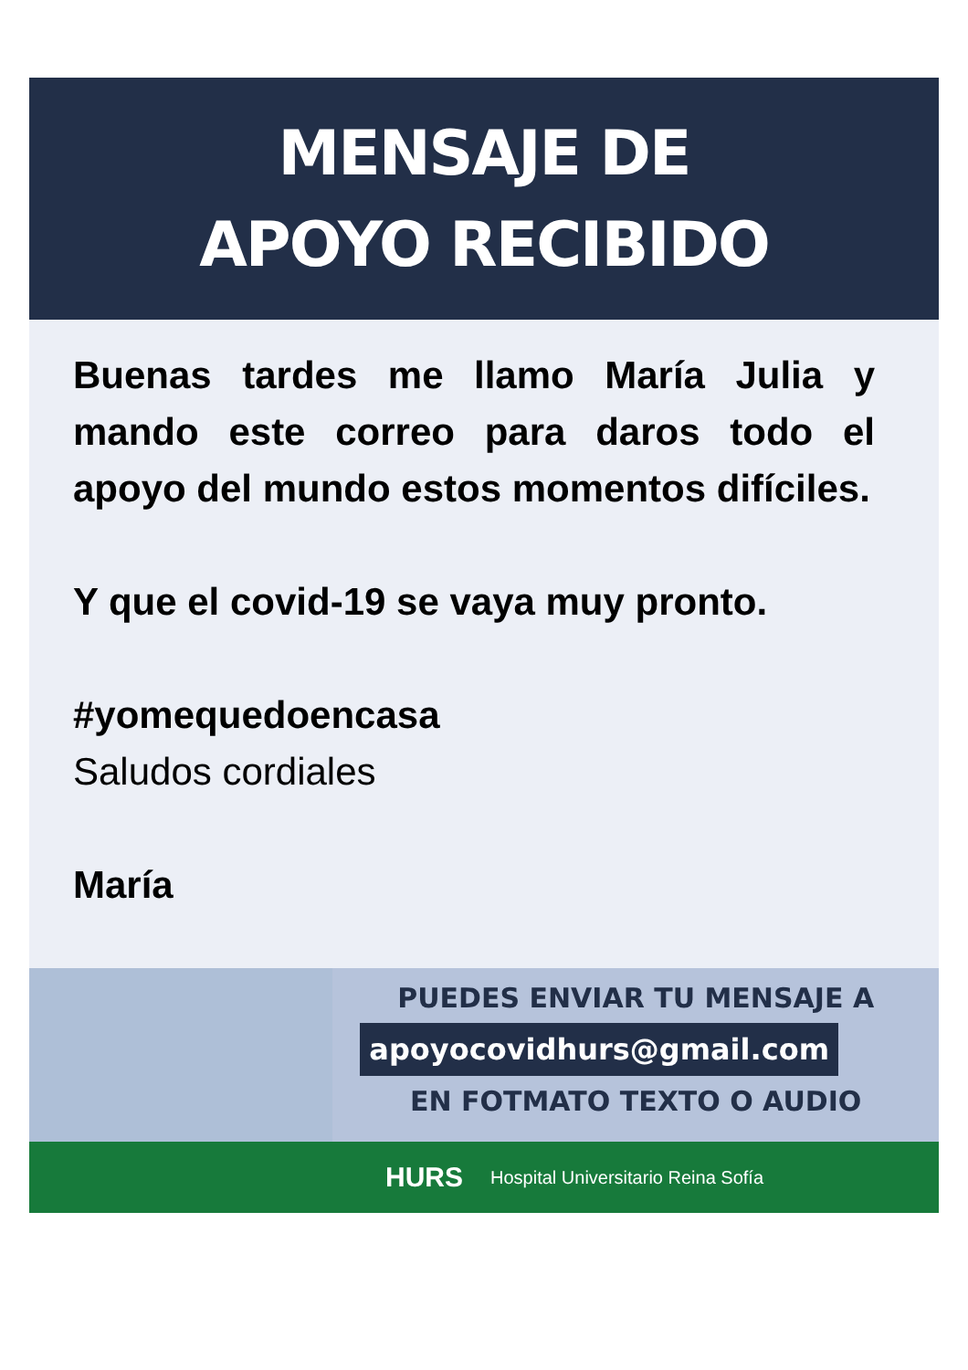MENSAJE DE
APOYO RECIBIDO
Buenas tardes me llamo María Julia y mando este correo para daros todo el apoyo del mundo estos momentos difíciles.
Y que el covid-19 se vaya muy pronto.
#yomequedoencasa
Saludos cordiales
María
PUEDES ENVIAR TU MENSAJE A
apoyocovidhurs@gmail.com
EN FOTMATO TEXTO O AUDIO
HURS Hospital Universitario Reina Sofía